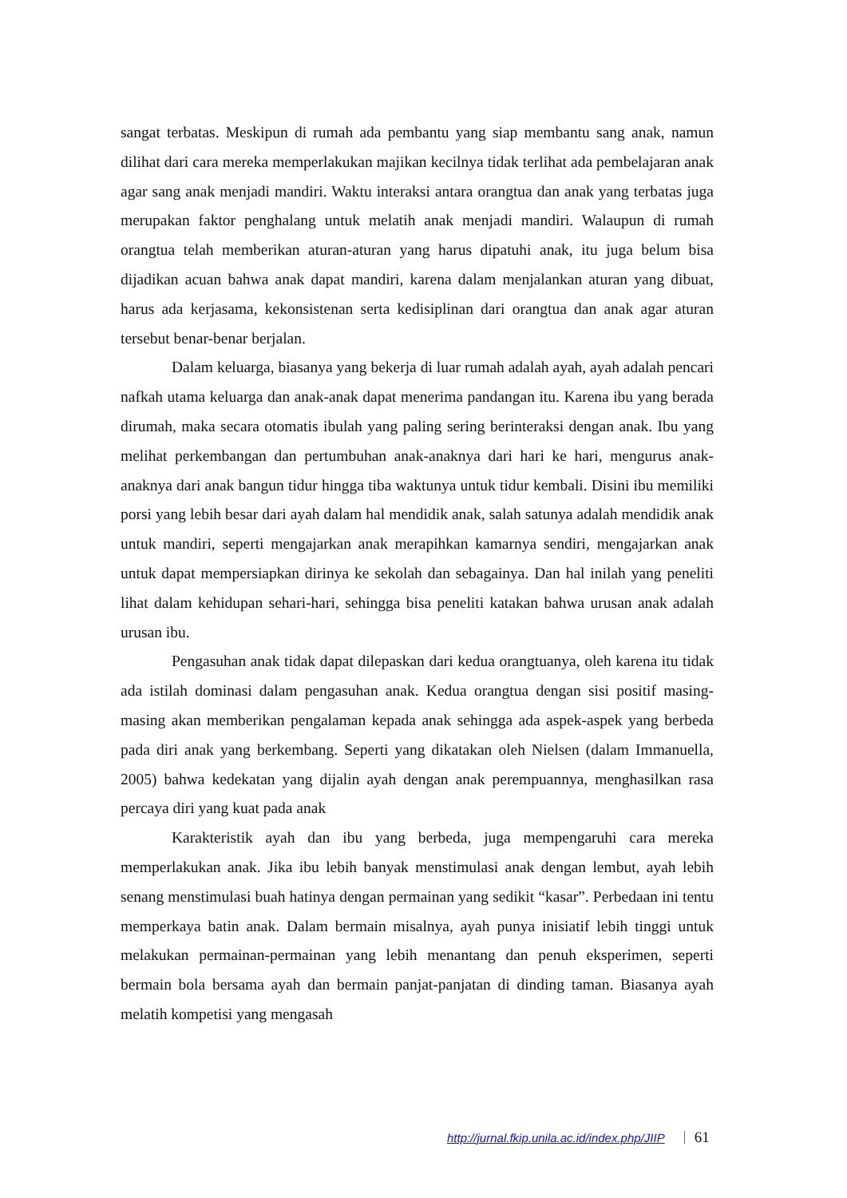sangat terbatas. Meskipun di rumah ada pembantu yang siap membantu sang anak, namun dilihat dari cara mereka memperlakukan majikan kecilnya tidak terlihat ada pembelajaran anak agar sang anak menjadi mandiri. Waktu interaksi antara orangtua dan anak yang terbatas juga merupakan faktor penghalang untuk melatih anak menjadi mandiri. Walaupun di rumah orangtua telah memberikan aturan-aturan yang harus dipatuhi anak, itu juga belum bisa dijadikan acuan bahwa anak dapat mandiri, karena dalam menjalankan aturan yang dibuat, harus ada kerjasama, kekonsistenan serta kedisiplinan dari orangtua dan anak agar aturan tersebut benar-benar berjalan.
Dalam keluarga, biasanya yang bekerja di luar rumah adalah ayah, ayah adalah pencari nafkah utama keluarga dan anak-anak dapat menerima pandangan itu. Karena ibu yang berada dirumah, maka secara otomatis ibulah yang paling sering berinteraksi dengan anak. Ibu yang melihat perkembangan dan pertumbuhan anak-anaknya dari hari ke hari, mengurus anak-anaknya dari anak bangun tidur hingga tiba waktunya untuk tidur kembali. Disini ibu memiliki porsi yang lebih besar dari ayah dalam hal mendidik anak, salah satunya adalah mendidik anak untuk mandiri, seperti mengajarkan anak merapihkan kamarnya sendiri, mengajarkan anak untuk dapat mempersiapkan dirinya ke sekolah dan sebagainya. Dan hal inilah yang peneliti lihat dalam kehidupan sehari-hari, sehingga bisa peneliti katakan bahwa urusan anak adalah urusan ibu.
Pengasuhan anak tidak dapat dilepaskan dari kedua orangtuanya, oleh karena itu tidak ada istilah dominasi dalam pengasuhan anak. Kedua orangtua dengan sisi positif masing-masing akan memberikan pengalaman kepada anak sehingga ada aspek-aspek yang berbeda pada diri anak yang berkembang. Seperti yang dikatakan oleh Nielsen (dalam Immanuella, 2005) bahwa kedekatan yang dijalin ayah dengan anak perempuannya, menghasilkan rasa percaya diri yang kuat pada anak
Karakteristik ayah dan ibu yang berbeda, juga mempengaruhi cara mereka memperlakukan anak. Jika ibu lebih banyak menstimulasi anak dengan lembut, ayah lebih senang menstimulasi buah hatinya dengan permainan yang sedikit “kasar”. Perbedaan ini tentu memperkaya batin anak. Dalam bermain misalnya, ayah punya inisiatif lebih tinggi untuk melakukan permainan-permainan yang lebih menantang dan penuh eksperimen, seperti bermain bola bersama ayah dan bermain panjat-panjatan di dinding taman. Biasanya ayah melatih kompetisi yang mengasah
http://jurnal.fkip.unila.ac.id/index.php/JIIP 61